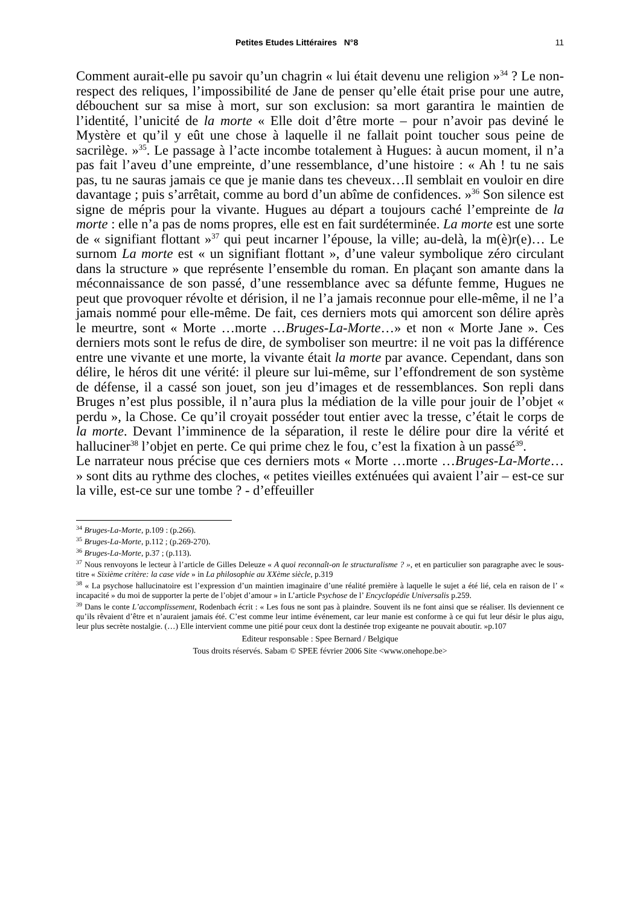Petites Etudes Littéraires N°8 11
Comment aurait-elle pu savoir qu’un chagrin « lui était devenu une religion »<sup>34</sup> ? Le non-respect des reliques, l’impossibilité de Jane de penser qu’elle était prise pour une autre, débouchent sur sa mise à mort, sur son exclusion: sa mort garantira le maintien de l’identité, l’unicité de la morte « Elle doit d’être morte – pour n’avoir pas deviné le Mystère et qu’il y eût une chose à laquelle il ne fallait point toucher sous peine de sacrilège. »<sup>35</sup>. Le passage à l’acte incombe totalement à Hugues: à aucun moment, il n’a pas fait l’aveu d’une empreinte, d’une ressemblance, d’une histoire : « Ah ! tu ne sais pas, tu ne sauras jamais ce que je manie dans tes cheveux…Il semblait en vouloir en dire davantage ; puis s’arrêtait, comme au bord d’un abîme de confidences. »<sup>36</sup> Son silence est signe de mépris pour la vivante. Hugues au départ a toujours caché l’empreinte de la morte : elle n’a pas de noms propres, elle est en fait surdéterminée. La morte est une sorte de « signifiant flottant »<sup>37</sup> qui peut incarner l’épouse, la ville; au-delà, la m(è)r(e)… Le surnom La morte est « un signifiant flottant », d’une valeur symbolique zéro circulant dans la structure » que représente l’ensemble du roman. En plaçant son amante dans la méconnaissance de son passé, d’une ressemblance avec sa défunte femme, Hugues ne peut que provoquer révolte et dérision, il ne l’a jamais reconnue pour elle-même, il ne l’a jamais nommé pour elle-même. De fait, ces derniers mots qui amorcent son délire après le meurtre, sont « Morte …morte …Bruges-La-Morte…» et non « Morte Jane ». Ces derniers mots sont le refus de dire, de symboliser son meurtre: il ne voit pas la différence entre une vivante et une morte, la vivante était la morte par avance. Cependant, dans son délire, le héros dit une vérité: il pleure sur lui-même, sur l’effondrement de son système de défense, il a cassé son jouet, son jeu d’images et de ressemblances. Son repli dans Bruges n’est plus possible, il n’aura plus la médiation de la ville pour jouir de l’objet « perdu », la Chose. Ce qu’il croyait posséder tout entier avec la tresse, c’était le corps de la morte. Devant l’imminence de la séparation, il reste le délire pour dire la vérité et halluciner<sup>38</sup> l’objet en perte. Ce qui prime chez le fou, c’est la fixation à un passé<sup>39</sup>.
Le narrateur nous précise que ces derniers mots « Morte …morte …Bruges-La-Morte… » sont dits au rythme des cloches, « petites vieilles exténuées qui avaient l’air – est-ce sur la ville, est-ce sur une tombe ? - d’effeuiller
<sup>34</sup> Bruges-La-Morte, p.109 : (p.266).
<sup>35</sup> Bruges-La-Morte, p.112 ; (p.269-270).
<sup>36</sup> Bruges-La-Morte, p.37 ; (p.113).
<sup>37</sup> Nous renvoyons le lecteur à l’article de Gilles Deleuze « A quoi reconnaît-on le structuralisme ? », et en particulier son paragraphe avec le sous-titre « Sixième critère: la case vide » in La philosophie au XXème siècle, p.319
<sup>38</sup> « La psychose hallucinatoire est l’expression d’un maintien imaginaire d’une réalité première à laquelle le sujet a été lié, cela en raison de l’ « incapacité » du moi de supporter la perte de l’objet d’amour » in L’article Psychose de l’ Encyclopédie Universalis p.259.
<sup>39</sup> Dans le conte L’accomplissement, Rodenbach écrit : « Les fous ne sont pas à plaindre. Souvent ils ne font ainsi que se réaliser. Ils deviennent ce qu’ils rêvaient d’être et n’auraient jamais été. C’est comme leur intime événement, car leur manie est conforme à ce qui fut leur désir le plus aigu, leur plus secrète nostalgie. (…) Elle intervient comme une pitié pour ceux dont la destinée trop exigeante ne pouvait aboutir. »p.107
Editeur responsable : Spee Bernard / Belgique
Tous droits réservés. Sabam © SPEE février 2006 Site <www.onehope.be>